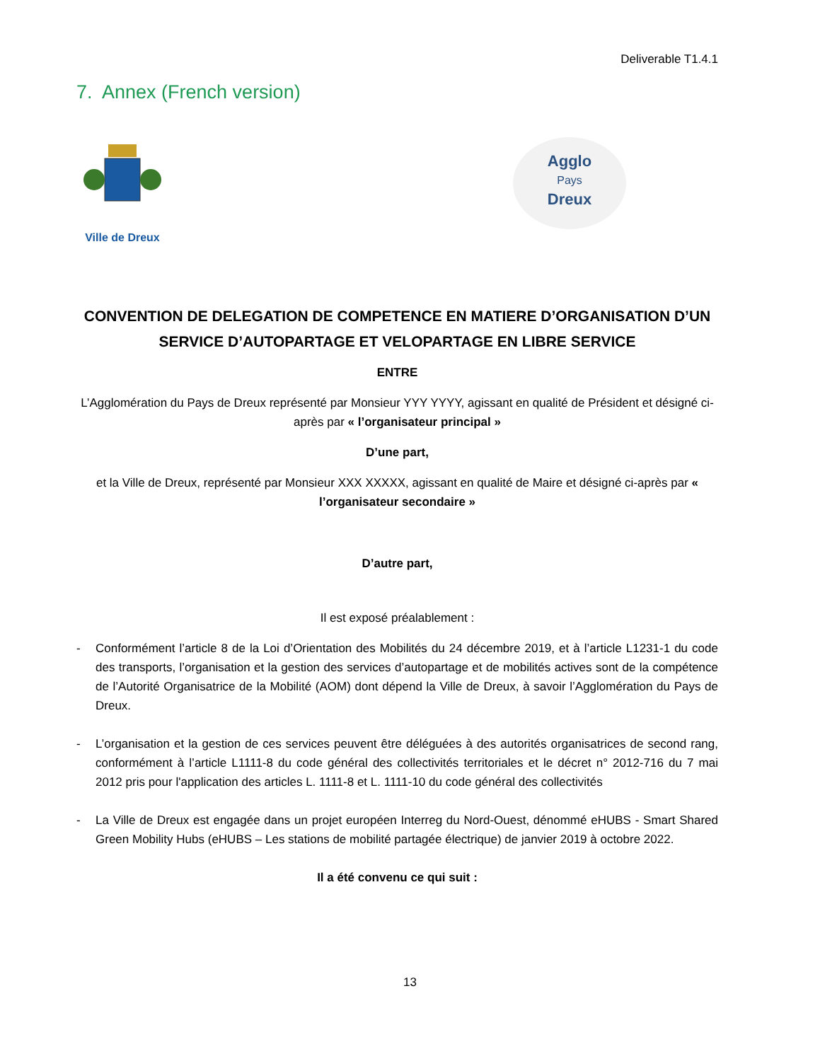Deliverable T1.4.1
7. Annex (French version)
Ville de Dreux
Agglo
Pays
Dreux
CONVENTION DE DELEGATION DE COMPETENCE EN MATIERE D’ORGANISATION D’UN SERVICE D’AUTOPARTAGE ET VELOPARTAGE EN LIBRE SERVICE
ENTRE
L’Agglomération du Pays de Dreux représenté par Monsieur YYY YYYY, agissant en qualité de Président et désigné ci-après par « l’organisateur principal »
D’une part,
et la Ville de Dreux, représenté par Monsieur XXX XXXXX, agissant en qualité de Maire et désigné ci-après par « l’organisateur secondaire »
D’autre part,
Il est exposé préalablement :
- Conformément l’article 8 de la Loi d’Orientation des Mobilités du 24 décembre 2019, et à l’article L1231-1 du code des transports, l’organisation et la gestion des services d’autopartage et de mobilités actives sont de la compétence de l’Autorité Organisatrice de la Mobilité (AOM) dont dépend la Ville de Dreux, à savoir l’Agglomération du Pays de Dreux.
- L’organisation et la gestion de ces services peuvent être déléguées à des autorités organisatrices de second rang, conformément à l’article L1111-8 du code général des collectivités territoriales et le décret n° 2012-716 du 7 mai 2012 pris pour l'application des articles L. 1111-8 et L. 1111-10 du code général des collectivités
- La Ville de Dreux est engagée dans un projet européen Interreg du Nord-Ouest, dénommé eHUBS - Smart Shared Green Mobility Hubs (eHUBS – Les stations de mobilité partagée électrique) de janvier 2019 à octobre 2022.
Il a été convenu ce qui suit :
13